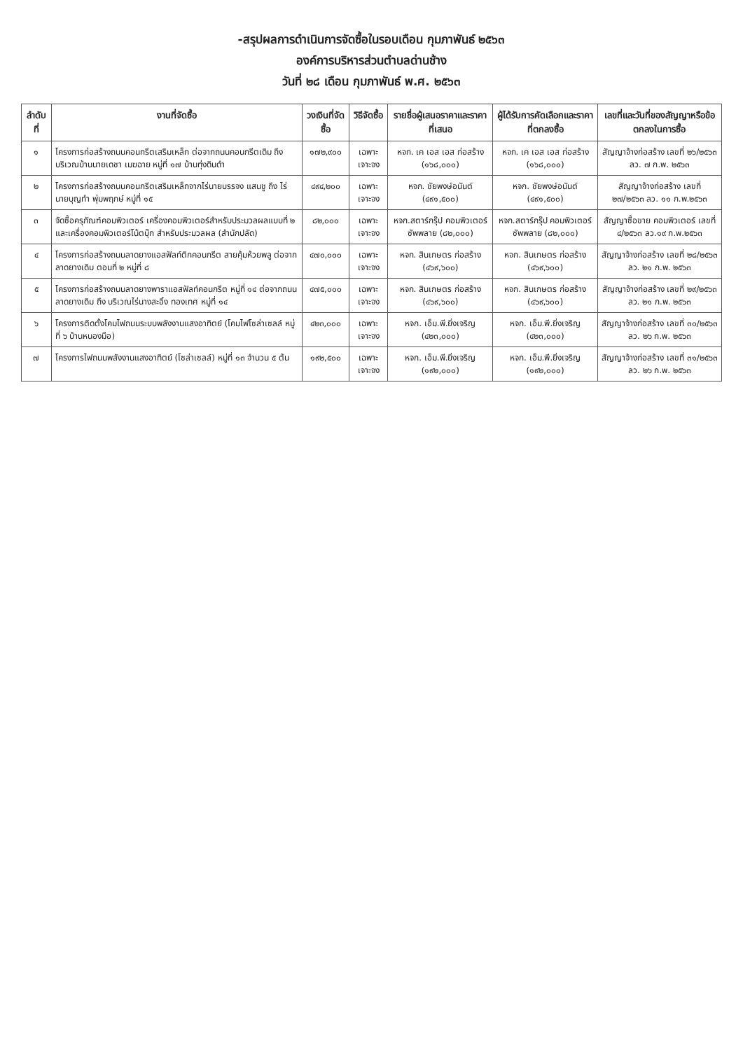-สรุปผลการดำเนินการจัดซื้อในรอบเดือน กุมภาพันธ์ ๒๕๖๓
องค์การบริหารส่วนตำบลด่านช้าง
วันที่ ๒๘ เดือน กุมภาพันธ์ พ.ศ. ๒๕๖๓
| ลำดับที่ | งานที่จัดซื้อ | วงเงินที่จัดซื้อ | วิธีจัดซื้อ | รายชื่อผู้เสนอราคาและราคาที่เสนอ | ผู้ได้รับการคัดเลือกและราคาที่ตกลงซื้อ | เลขที่และวันที่ของสัญญาหรือข้อตกลงในการซื้อ |
| --- | --- | --- | --- | --- | --- | --- |
| ๑ | โครงการก่อสร้างถนนคอนกรีตเสริมเหล็ก ต่อจากถนนคอนกรีตเดิม ถึง บริเวณบ้านนายเดชา เมฆฉาย หมู่ที่ ๑๗ บ้านทุ่งดินดำ | ๑๗๒,๙๐๐ | เฉพาะเจาะจง | หจก. เค เอส เอส ก่อสร้าง (๑๖๘,๐๐๐) | หจก. เค เอส เอส ก่อสร้าง (๑๖๘,๐๐๐) | สัญญาจ้างก่อสร้าง เลขที่ ๒๖/๒๕๖๓ ลว. ๗ ก.พ. ๒๕๖๓ |
| ๒ | โครงการก่อสร้างถนนคอนกรีตเสริมเหล็กจากไร่นายบรรจง แสนชู ถึง ไร่นายบุญทำ พุ่มพฤกษ์ หมู่ที่ ๑๕ | ๔๙๔,๒๐๐ | เฉพาะเจาะจง | หจก. ชัยพงษ์อนันต์ (๔๙๑,๕๐๐) | หจก. ชัยพงษ์อนันต์ (๔๙๑,๕๐๐) | สัญญาจ้างก่อสร้าง เลขที่ ๒๗/๒๕๖๓ ลว. ๑๑ ก.พ.๒๕๖๓ |
| ๓ | จัดซื้อครุภัณฑ์คอมพิวเตอร์ เครื่องคอมพิวเตอร์สำหรับประมวลผลแบบที่ ๒ และเครื่องคอมพิวเตอร์โน้ตบุ๊ก สำหรับประมวลผล (สำนักปลัด) | ๘๒,๐๐๐ | เฉพาะเจาะจง | หจก.สตาร์กรุ๊ป คอมพิวเตอร์ซัพพลาย (๘๒,๐๐๐) | หจก.สตาร์กรุ๊ป คอมพิวเตอร์ซัพพลาย (๘๒,๐๐๐) | สัญญาซื้อขาย คอมพิวเตอร์ เลขที่ ๔/๒๕๖๓ ลว.๑๙ ก.พ.๒๕๖๓ |
| ๔ | โครงการก่อสร้างถนนลาดยางแอสฟัลท์ติกคอนกรีต สายคุ้มห้วยพลู ต่อจากลาดยางเดิม ตอนที่ ๒ หมู่ที่ ๘ | ๔๗๐,๐๐๐ | เฉพาะเจาะจง | หจก. สินเกษตร ก่อสร้าง (๔๖๙,๖๐๐) | หจก. สินเกษตร ก่อสร้าง (๔๖๙,๖๐๐) | สัญญาจ้างก่อสร้าง เลขที่ ๒๘/๒๕๖๓ ลว. ๒๑ ก.พ. ๒๕๖๓ |
| ๕ | โครงการก่อสร้างถนนลาดยางพาราแอสฟัลท์คอนกรีต หมู่ที่ ๑๔ ต่อจากถนนลาดยางเดิม ถึง บริเวณไร่นางสะอิ้ง ทองเทศ หมู่ที่ ๑๔ | ๔๗๕,๐๐๐ | เฉพาะเจาะจง | หจก. สินเกษตร ก่อสร้าง (๔๖๙,๖๐๐) | หจก. สินเกษตร ก่อสร้าง (๔๖๙,๖๐๐) | สัญญาจ้างก่อสร้าง เลขที่ ๒๙/๒๕๖๓ ลว. ๒๑ ก.พ. ๒๕๖๓ |
| ๖ | โครงการติดตั้งโคมไฟถนนระบบพลังงานแสงอาทิตย์ (โคมไฟโซล่าเซลล์ หมู่ที่ ๖ บ้านหนองมือ) | ๔๒๓,๐๐๐ | เฉพาะเจาะจง | หจก. เอ็ม.พี.ยิ่งเจริญ (๔๒๓,๐๐๐) | หจก. เอ็ม.พี.ยิ่งเจริญ (๔๒๓,๐๐๐) | สัญญาจ้างก่อสร้าง เลขที่ ๓๐/๒๕๖๓ ลว. ๒๖ ก.พ. ๒๕๖๓ |
| ๗ | โครงการไฟถนนพลังงานแสงอาทิตย์ (โซล่าเซลล์) หมู่ที่ ๑๓ จำนวน ๕ ต้น | ๑๙๒,๕๐๐ | เฉพาะเจาะจง | หจก. เอ็ม.พี.ยิ่งเจริญ (๑๙๒,๐๐๐) | หจก. เอ็ม.พี.ยิ่งเจริญ (๑๙๒,๐๐๐) | สัญญาจ้างก่อสร้าง เลขที่ ๓๑/๒๕๖๓ ลว. ๒๖ ก.พ. ๒๕๖๓ |